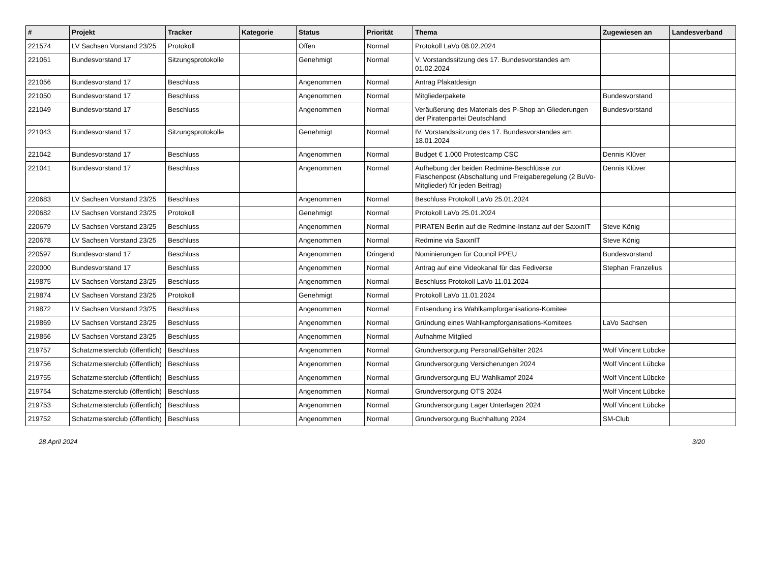| # | Projekt | Tracker | Kategorie | Status | Priorität | Thema | Zugewiesen an | Landesverband |
| --- | --- | --- | --- | --- | --- | --- | --- | --- |
| 221574 | LV Sachsen Vorstand 23/25 | Protokoll | | Offen | Normal | Protokoll LaVo 08.02.2024 | | |
| 221061 | Bundesvorstand 17 | Sitzungsprotokolle | | Genehmigt | Normal | V. Vorstandssitzung des 17. Bundesvorstandes am 01.02.2024 | | |
| 221056 | Bundesvorstand 17 | Beschluss | | Angenommen | Normal | Antrag Plakatdesign | | |
| 221050 | Bundesvorstand 17 | Beschluss | | Angenommen | Normal | Mitgliederpakete | Bundesvorstand | |
| 221049 | Bundesvorstand 17 | Beschluss | | Angenommen | Normal | Veräußerung des Materials des P-Shop an Gliederungen der Piratenpartei Deutschland | Bundesvorstand | |
| 221043 | Bundesvorstand 17 | Sitzungsprotokolle | | Genehmigt | Normal | IV. Vorstandssitzung des 17. Bundesvorstandes am 18.01.2024 | | |
| 221042 | Bundesvorstand 17 | Beschluss | | Angenommen | Normal | Budget € 1.000 Protestcamp CSC | Dennis Klüver | |
| 221041 | Bundesvorstand 17 | Beschluss | | Angenommen | Normal | Aufhebung der beiden Redmine-Beschlüsse zur Flaschenpost (Abschaltung und Freigaberegelung (2 BuVo-Mitglieder) für jeden Beitrag) | Dennis Klüver | |
| 220683 | LV Sachsen Vorstand 23/25 | Beschluss | | Angenommen | Normal | Beschluss Protokoll LaVo 25.01.2024 | | |
| 220682 | LV Sachsen Vorstand 23/25 | Protokoll | | Genehmigt | Normal | Protokoll LaVo 25.01.2024 | | |
| 220679 | LV Sachsen Vorstand 23/25 | Beschluss | | Angenommen | Normal | PIRATEN Berlin auf die Redmine-Instanz auf der SaxxnIT | Steve König | |
| 220678 | LV Sachsen Vorstand 23/25 | Beschluss | | Angenommen | Normal | Redmine via SaxxnIT | Steve König | |
| 220597 | Bundesvorstand 17 | Beschluss | | Angenommen | Dringend | Nominierungen für Council PPEU | Bundesvorstand | |
| 220000 | Bundesvorstand 17 | Beschluss | | Angenommen | Normal | Antrag auf eine Videokanal für das Fediverse | Stephan Franzelius | |
| 219875 | LV Sachsen Vorstand 23/25 | Beschluss | | Angenommen | Normal | Beschluss Protokoll LaVo 11.01.2024 | | |
| 219874 | LV Sachsen Vorstand 23/25 | Protokoll | | Genehmigt | Normal | Protokoll LaVo 11.01.2024 | | |
| 219872 | LV Sachsen Vorstand 23/25 | Beschluss | | Angenommen | Normal | Entsendung ins Wahlkampforganisations-Komitee | | |
| 219869 | LV Sachsen Vorstand 23/25 | Beschluss | | Angenommen | Normal | Gründung eines Wahlkampforganisations-Komitees | LaVo Sachsen | |
| 219856 | LV Sachsen Vorstand 23/25 | Beschluss | | Angenommen | Normal | Aufnahme Mitglied | | |
| 219757 | Schatzmeisterclub (öffentlich) | Beschluss | | Angenommen | Normal | Grundversorgung Personal/Gehälter 2024 | Wolf Vincent Lübcke | |
| 219756 | Schatzmeisterclub (öffentlich) | Beschluss | | Angenommen | Normal | Grundversorgung Versicherungen 2024 | Wolf Vincent Lübcke | |
| 219755 | Schatzmeisterclub (öffentlich) | Beschluss | | Angenommen | Normal | Grundversorgung EU Wahlkampf 2024 | Wolf Vincent Lübcke | |
| 219754 | Schatzmeisterclub (öffentlich) | Beschluss | | Angenommen | Normal | Grundversorgung OTS 2024 | Wolf Vincent Lübcke | |
| 219753 | Schatzmeisterclub (öffentlich) | Beschluss | | Angenommen | Normal | Grundversorgung Lager Unterlagen 2024 | Wolf Vincent Lübcke | |
| 219752 | Schatzmeisterclub (öffentlich) | Beschluss | | Angenommen | Normal | Grundversorgung Buchhaltung 2024 | SM-Club | |
28 April 2024 3/20